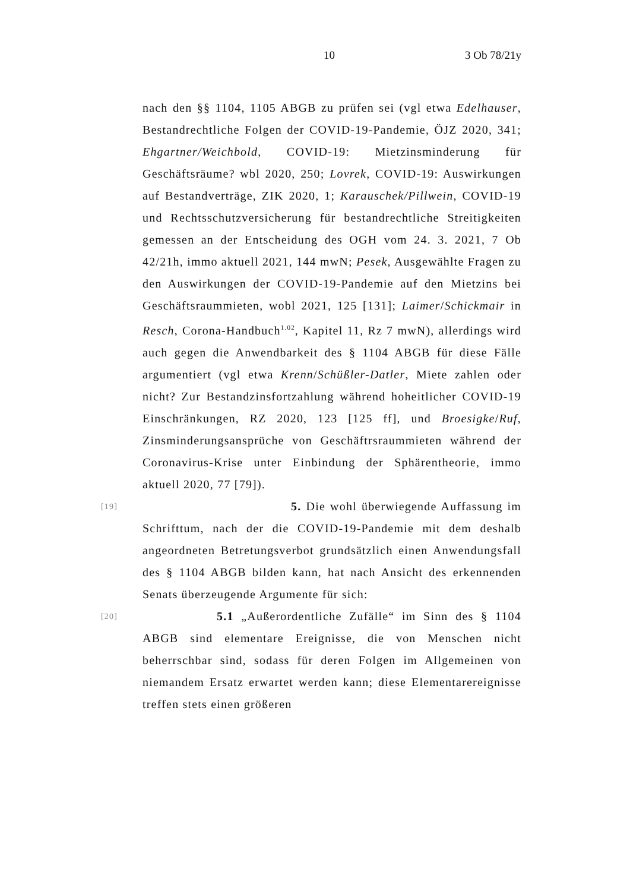10 3 Ob 78/21y
nach den §§ 1104, 1105 ABGB zu prüfen sei (vgl etwa Edelhauser, Bestandrechtliche Folgen der COVID-19-Pandemie, ÖJZ 2020, 341; Ehgartner/Weichbold, COVID-19: Mietzinsminderung für Geschäftsräume? wbl 2020, 250; Lovrek, COVID-19: Auswirkungen auf Bestandverträge, ZIK 2020, 1; Karauschek/Pillwein, COVID-19 und Rechtsschutzversicherung für bestandrechtliche Streitigkeiten gemessen an der Entscheidung des OGH vom 24. 3. 2021, 7 Ob 42/21h, immo aktuell 2021, 144 mwN; Pesek, Ausgewählte Fragen zu den Auswirkungen der COVID-19-Pandemie auf den Mietzins bei Geschäftsraummieten, wobl 2021, 125 [131]; Laimer/Schickmair in Resch, Corona-Handbuch<sup>1.02</sup>, Kapitel 11, Rz 7 mwN), allerdings wird auch gegen die Anwendbarkeit des § 1104 ABGB für diese Fälle argumentiert (vgl etwa Krenn/Schüßler-Datler, Miete zahlen oder nicht? Zur Bestandzinsfortzahlung während hoheitlicher COVID-19 Einschränkungen, RZ 2020, 123 [125 ff], und Broesigke/Ruf, Zinsminderungsansprüche von Geschäftrsraummieten während der Coronavirus-Krise unter Einbindung der Sphärentheorie, immo aktuell 2020, 77 [79]).
[19] 5. Die wohl überwiegende Auffassung im Schrifttum, nach der die COVID-19-Pandemie mit dem deshalb angeordneten Betretungsverbot grundsätzlich einen Anwendungsfall des § 1104 ABGB bilden kann, hat nach Ansicht des erkennenden Senats überzeugende Argumente für sich:
[20] 5.1 „Außerordentliche Zufälle“ im Sinn des § 1104 ABGB sind elementare Ereignisse, die von Menschen nicht beherrschbar sind, sodass für deren Folgen im Allgemeinen von niemandem Ersatz erwartet werden kann; diese Elementarereignisse treffen stets einen größeren